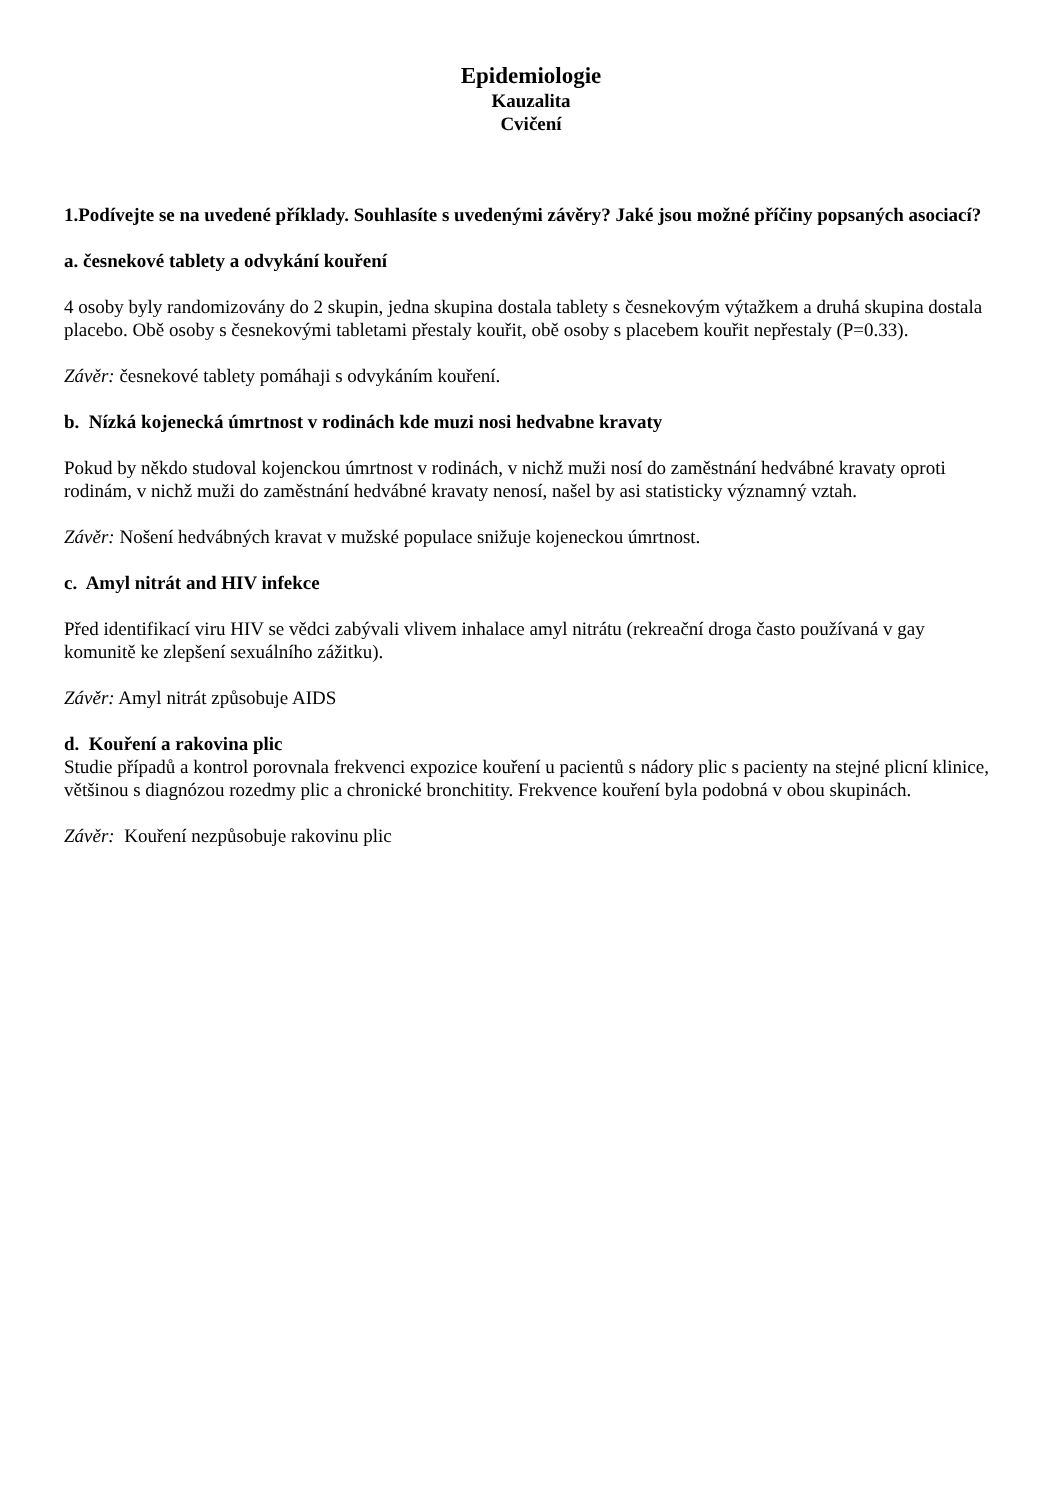Epidemiologie
Kauzalita
Cvičení
1.Podívejte se na uvedené příklady. Souhlasíte s uvedenými závěry? Jaké jsou možné příčiny popsaných asociací?
a. česnekové tablety a odvykání kouření
4 osoby byly randomizovány do 2 skupin, jedna skupina dostala tablety s česnekovým výtažkem a druhá skupina dostala placebo. Obě osoby s česnekovými tabletami přestaly kouřit, obě osoby s placebem kouřit nepřestaly (P=0.33).
Závěr: česnekové tablety pomáhaji s odvykáním kouření.
b. Nízká kojenecká úmrtnost v rodinách kde muzi nosi hedvabne kravaty
Pokud by někdo studoval kojenckou úmrtnost v rodinách, v nichž muži nosí do zaměstnání hedvábné kravaty oproti rodinám, v nichž muži do zaměstnání hedvábné kravaty nenosí, našel by asi statisticky významný vztah.
Závěr: Nošení hedvábných kravat v mužské populace snižuje kojeneckou úmrtnost.
c. Amyl nitrát and HIV infekce
Před identifikací viru HIV se vědci zabývali vlivem inhalace amyl nitrátu (rekreační droga často používaná v gay komunitě ke zlepšení sexuálního zážitku).
Závěr: Amyl nitrát způsobuje AIDS
d. Kouření a rakovina plic
Studie případů a kontrol porovnala frekvenci expozice kouření u pacientů s nádory plic s pacienty na stejné plicní klinice, většinou s diagnózou rozedmy plic a chronické bronchitity. Frekvence kouření byla podobná v obou skupinách.
Závěr: Kouření nezpůsobuje rakovinu plic